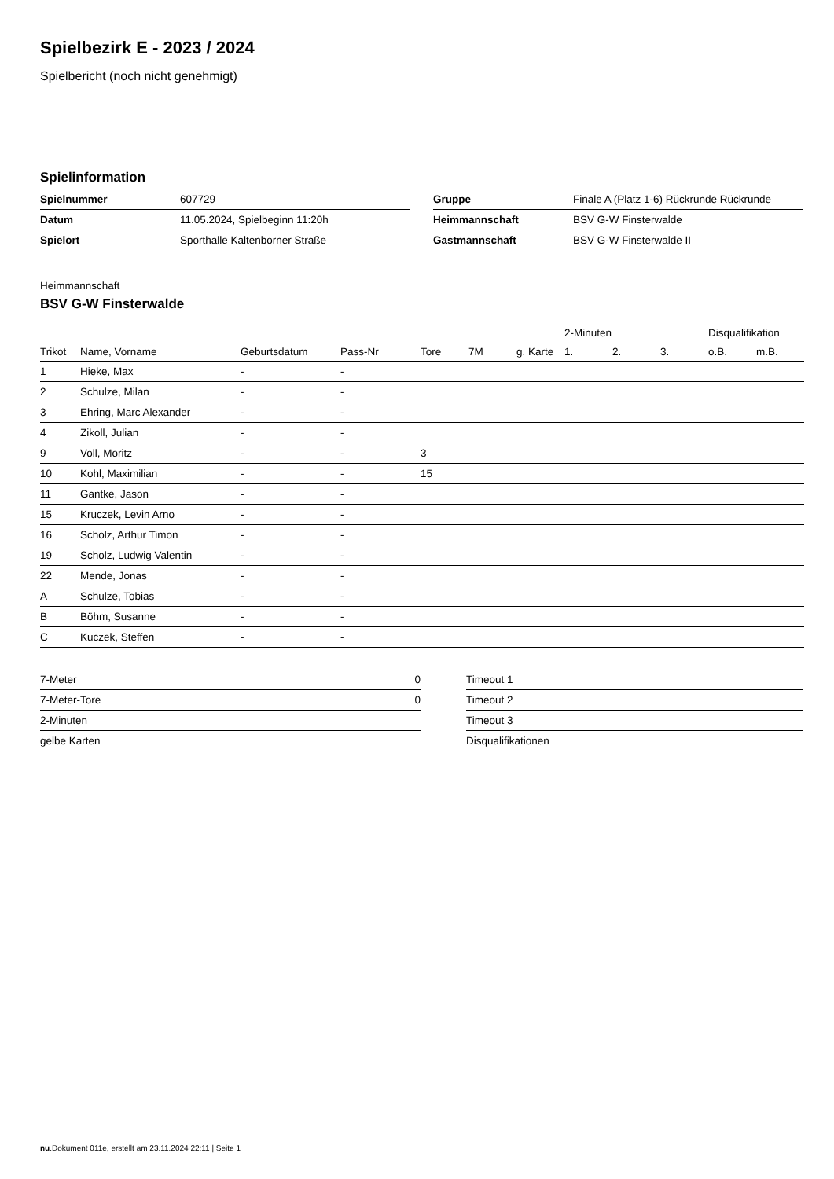Spielbezirk E - 2023 / 2024
Spielbericht (noch nicht genehmigt)
Spielinformation
| Spielnummer | 607729 |
| Datum | 11.05.2024, Spielbeginn 11:20h |
| Spielort | Sporthalle Kaltenborner Straße |
| Gruppe | Finale A (Platz 1-6) Rückrunde Rückrunde |
| Heimmannschaft | BSV G-W Finsterwalde |
| Gastmannschaft | BSV G-W Finsterwalde II |
Heimmannschaft
BSV G-W Finsterwalde
| | | | | | | | 2-Minuten | | | Disqualifikation | |
| --- | --- | --- | --- | --- | --- | --- | --- | --- | --- | --- | --- |
| Trikot | Name, Vorname | Geburtsdatum | Pass-Nr | Tore | 7M | g. Karte | 1. | 2. | 3. | o.B. | m.B. |
| 1 | Hieke, Max | - | - | | | | | | | | |
| 2 | Schulze, Milan | - | - | | | | | | | | |
| 3 | Ehring, Marc Alexander | - | - | | | | | | | | |
| 4 | Zikoll, Julian | - | - | | | | | | | | |
| 9 | Voll, Moritz | - | - | 3 | | | | | | | |
| 10 | Kohl, Maximilian | - | - | 15 | | | | | | | |
| 11 | Gantke, Jason | - | - | | | | | | | | |
| 15 | Kruczek, Levin Arno | - | - | | | | | | | | |
| 16 | Scholz, Arthur Timon | - | - | | | | | | | | |
| 19 | Scholz, Ludwig Valentin | - | - | | | | | | | | |
| 22 | Mende, Jonas | - | - | | | | | | | | |
| A | Schulze, Tobias | - | - | | | | | | | | |
| B | Böhm, Susanne | - | - | | | | | | | | |
| C | Kuczek, Steffen | - | - | | | | | | | | |
| 7-Meter | 0 |
| 7-Meter-Tore | 0 |
| 2-Minuten | |
| gelbe Karten | |
| Timeout 1 |
| Timeout 2 |
| Timeout 3 |
| Disqualifikationen |
nu.Dokument 011e, erstellt am 23.11.2024 22:11 | Seite 1